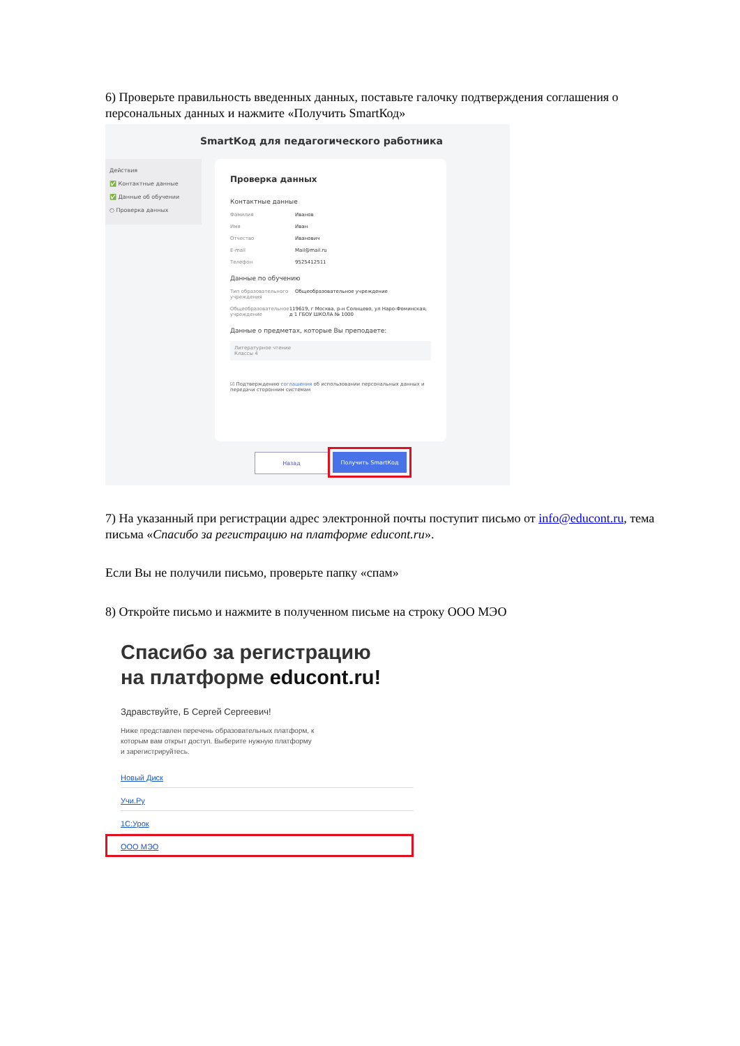6) Проверьте правильность введенных данных, поставьте галочку подтверждения соглашения о персональных данных и нажмите «Получить SmartКод»
SmartКод для педагогического работника
Действия
✅ Контактные данные
✅ Данные об обучении
○ Проверка данных
Проверка данных
Контактные данные
Фамилия Иванов
Имя Иван
Отчество Иванович
E-mail Mail@mail.ru
Телефон 9525412511
Данные по обучению
Тип образовательного учреждения Общеобразовательное учреждение
Общеобразовательное учреждение 119619, г Москва, р-н Солнцево, ул Наро-Фоминская, д 1 ГБОУ ШКОЛА № 1000
Данные о предметах, которые Вы преподаете:
Литературное чтение
Классы 4
☑ Подтверждению соглашения об использовании персональных данных и передачи сторонним системам
Назад Получить SmartКод
7) На указанный при регистрации адрес электронной почты поступит письмо от info@educont.ru, тема письма «Спасибо за регистрацию на платформе educont.ru».
Если Вы не получили письмо, проверьте папку «спам»
8) Откройте письмо и нажмите в полученном письме на строку ООО МЭО
Спасибо за регистрацию
на платформе educont.ru!
Здравствуйте, Б Сергей Сергеевич!
Ниже представлен перечень образовательных платформ, к которым вам открыт доступ. Выберите нужную платформу и зарегистрируйтесь.
Новый Диск
Учи.Ру
1С:Урок
ООО МЭО